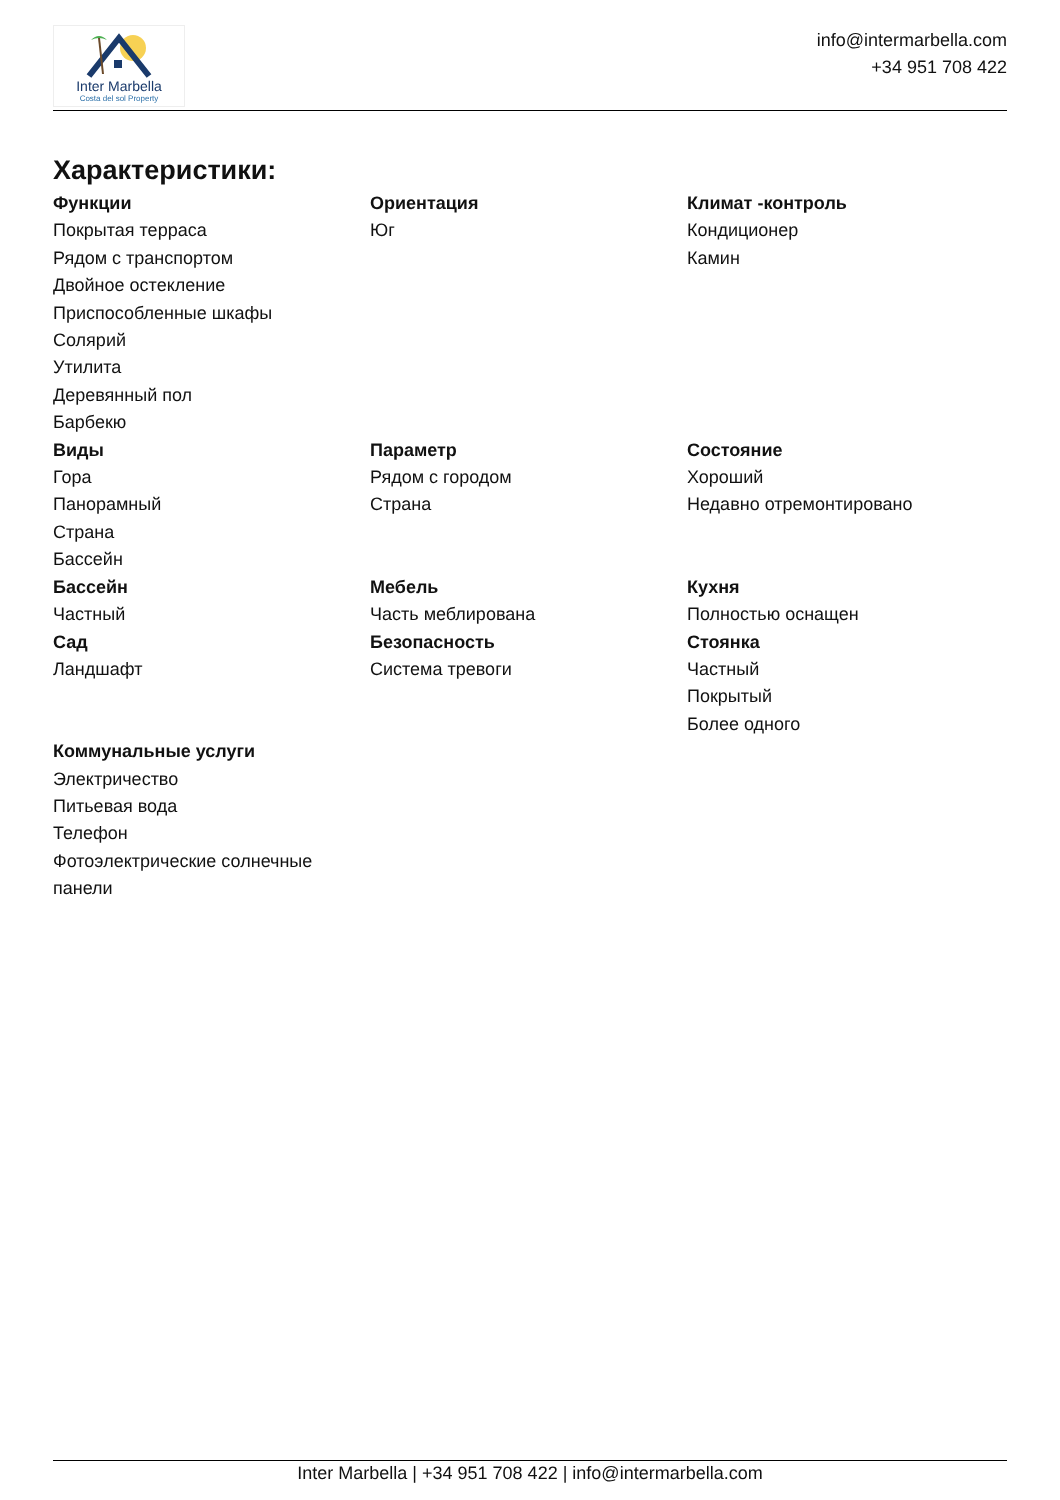Inter Marbella
Costa del sol Property
info@intermarbella.com
+34 951 708 422
Характеристики:
Функции
Покрытая терраса
Рядом с транспортом
Двойное остекление
Приспособленные шкафы
Солярий
Утилита
Деревянный пол
Барбекю
Ориентация
Юг
Климат -контроль
Кондиционер
Камин
Виды
Гора
Панорамный
Страна
Бассейн
Параметр
Рядом с городом
Страна
Состояние
Хороший
Недавно отремонтировано
Бассейн
Частный
Мебель
Часть меблирована
Кухня
Полностью оснащен
Сад
Ландшафт
Безопасность
Система тревоги
Стоянка
Частный
Покрытый
Более одного
Коммунальные услуги
Электричество
Питьевая вода
Телефон
Фотоэлектрические солнечные панели
Inter Marbella | +34 951 708 422 | info@intermarbella.com